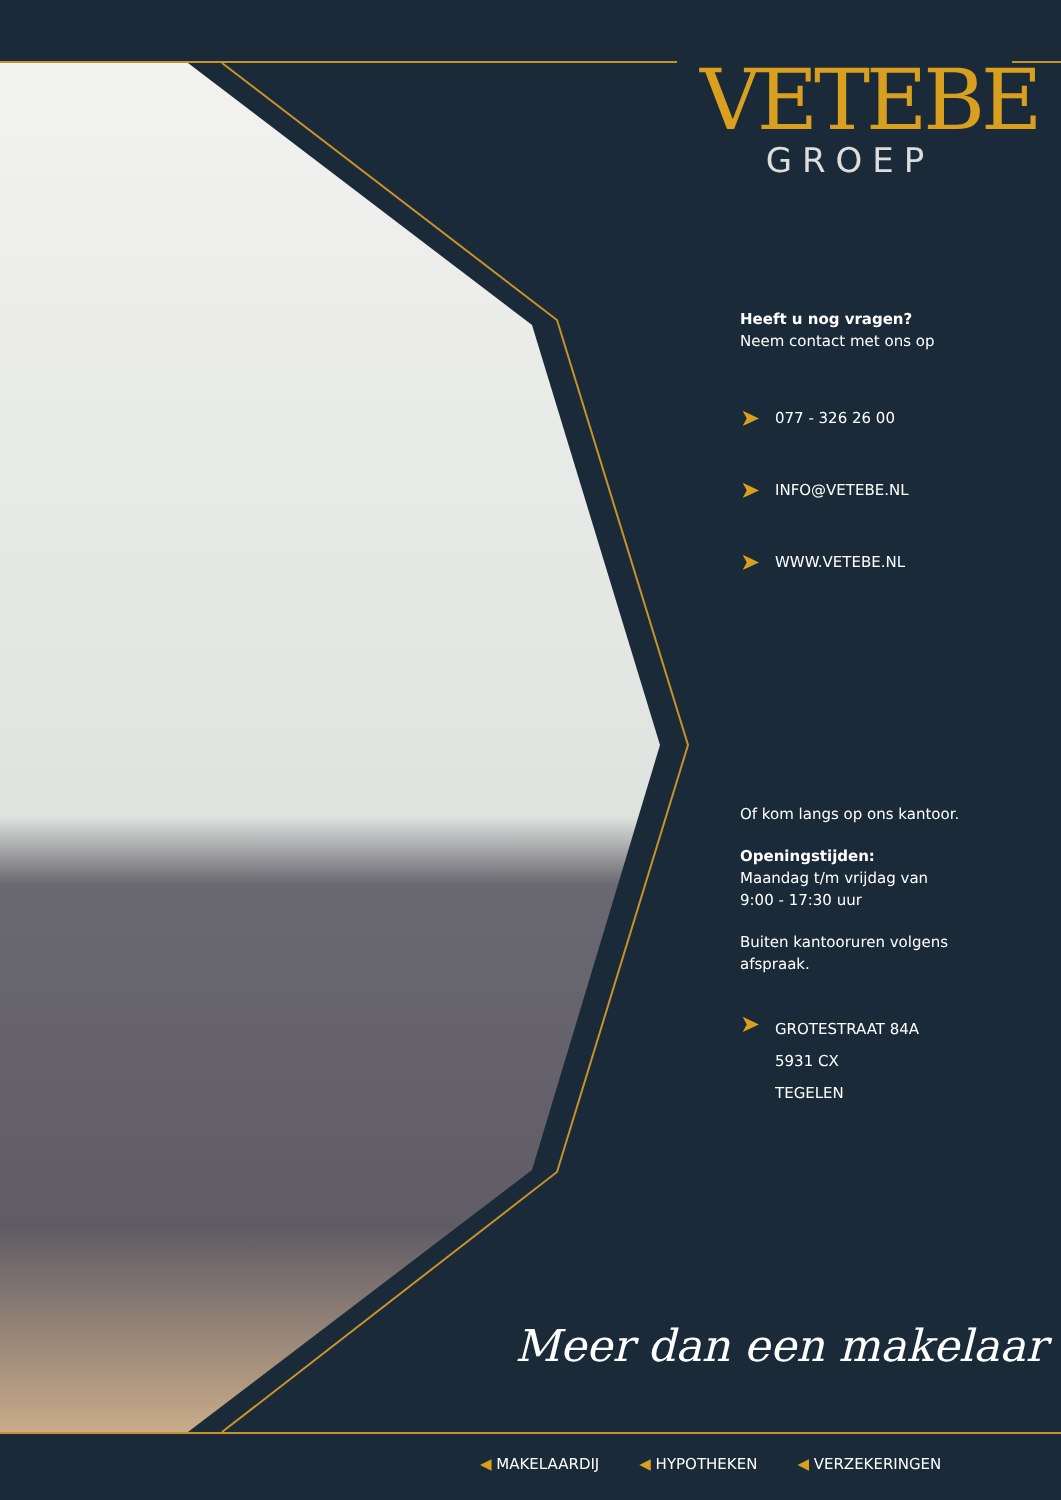VETEBE
GROEP
Heeft u nog vragen?
Neem contact met ons op
➤ 077 - 326 26 00
➤ INFO@VETEBE.NL
➤ WWW.VETEBE.NL
Of kom langs op ons kantoor.
Openingstijden:
Maandag t/m vrijdag van
9:00 - 17:30 uur
Buiten kantooruren volgens
afspraak.
➤
GROTESTRAAT 84A
5931 CX
TEGELEN
Meer dan een makelaar
◀ MAKELAARDIJ ◀ HYPOTHEKEN ◀ VERZEKERINGEN